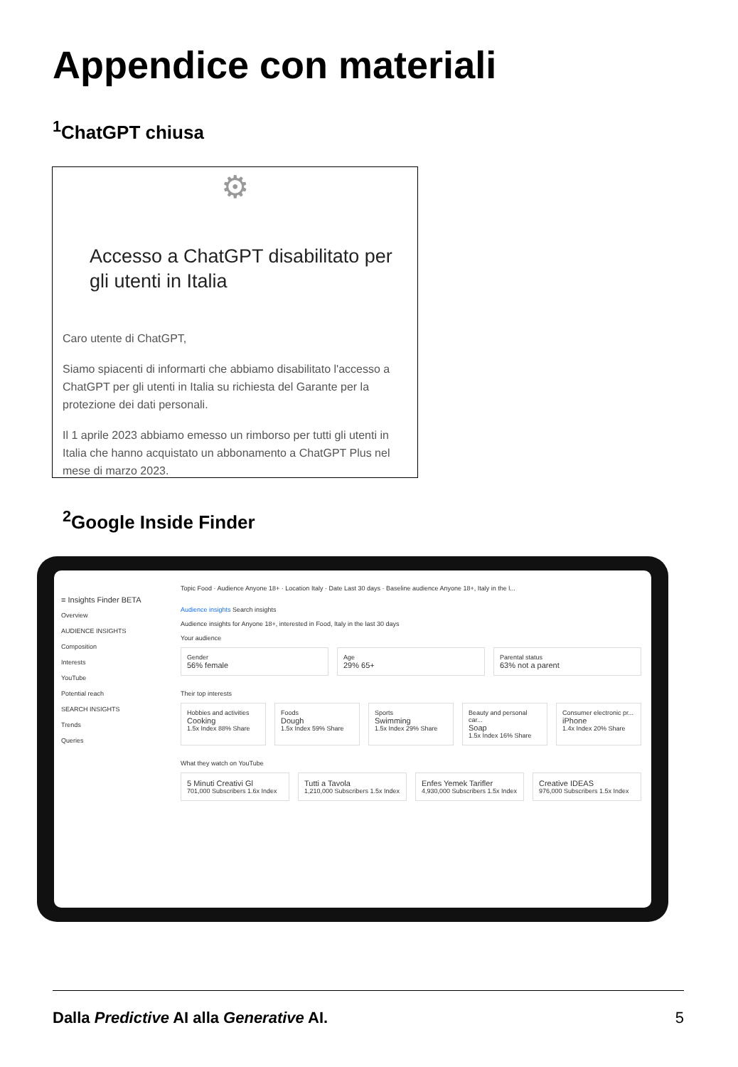Appendice con materiali
<sup>1</sup> ChatGPT chiusa
⚙
Accesso a ChatGPT disabilitato per gli utenti in Italia
Caro utente di ChatGPT,
Siamo spiacenti di informarti che abbiamo disabilitato l'accesso a ChatGPT per gli utenti in Italia su richiesta del Garante per la protezione dei dati personali.
Il 1 aprile 2023 abbiamo emesso un rimborso per tutti gli utenti in Italia che hanno acquistato un abbonamento a ChatGPT Plus nel mese di marzo 2023.
<sup>2</sup> Google Inside Finder
≡ Insights Finder BETA
Overview
AUDIENCE INSIGHTS
Composition
Interests
YouTube
Potential reach
SEARCH INSIGHTS
Trends
Queries
Topic Food · Audience Anyone 18+ · Location Italy · Date Last 30 days · Baseline audience Anyone 18+, Italy in the l...
Audience insights Search insights
Audience insights for Anyone 18+, interested in Food, Italy in the last 30 days
Your audience
Gender
56% female
Age
29% 65+
Parental status
63% not a parent
Their top interests
Hobbies and activities
Cooking
1.5x Index 88% Share
Foods
Dough
1.5x Index 59% Share
Sports
Swimming
1.5x Index 29% Share
Beauty and personal car...
Soap
1.5x Index 16% Share
Consumer electronic pr...
iPhone
1.4x Index 20% Share
What they watch on YouTube
5 Minuti Creativi Gl
701,000 Subscribers 1.6x Index
Tutti a Tavola
1,210,000 Subscribers 1.5x Index
Enfes Yemek Tarifler
4,930,000 Subscribers 1.5x Index
Creative IDEAS
976,000 Subscribers 1.5x Index
Dalla Predictive AI alla Generative AI. 5